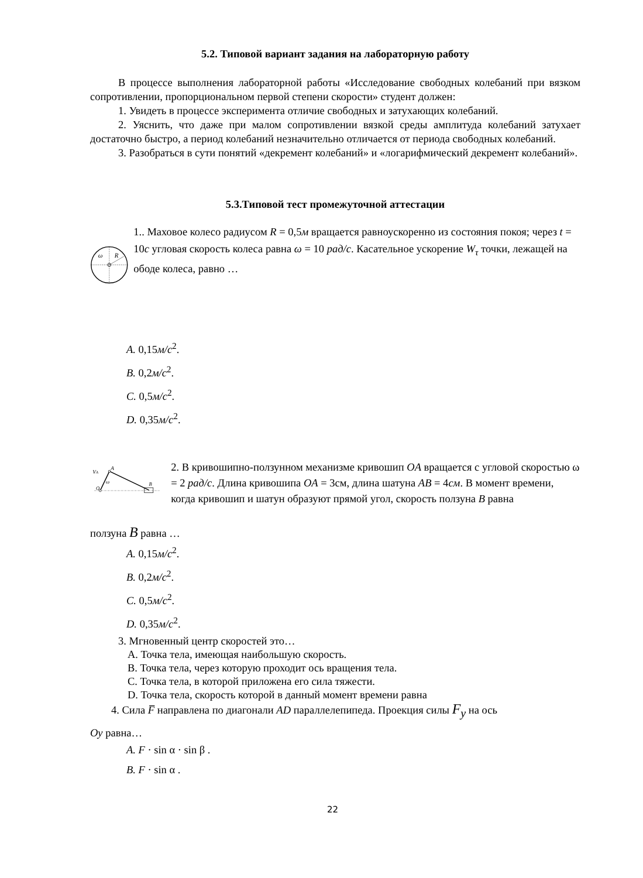5.2. Типовой вариант задания на лабораторную работу
В процессе выполнения лабораторной работы «Исследование свободных колебаний при вязком сопротивлении, пропорциональном первой степени скорости» студент должен:
1. Увидеть в процессе эксперимента отличие свободных и затухающих колебаний.
2. Уяснить, что даже при малом сопротивлении вязкой среды амплитуда колебаний затухает достаточно быстро, а период колебаний незначительно отличается от периода свободных колебаний.
3. Разобраться в сути понятий «декремент колебаний» и «логарифмический декремент колебаний».
5.3.Типовой тест промежуточной аттестации
ω
R
1.. Маховое колесо радиусом R = 0,5м вращается равноускоренно из состояния покоя; через t = 10с угловая скорость колеса равна ω = 10 рад/с. Касательное ускорение W<sub>τ</sub> точки, лежащей на ободе колеса, равно …
A. 0,15м/с<sup>2</sup>.
B. 0,2м/с<sup>2</sup>.
C. 0,5м/с<sup>2</sup>.
D. 0,35м/с<sup>2</sup>.
VA
A
ω
B
O
2. В кривошипно-ползунном механизме кривошип OA вращается с угловой скоростью ω = 2 рад/с. Длина кривошипа OA = 3см, длина шатуна AB = 4см. В момент времени, когда кривошип и шатун образуют прямой угол, скорость ползуна B равна
ползуна B равна …
A. 0,15м/с<sup>2</sup>.
B. 0,2м/с<sup>2</sup>.
C. 0,5м/с<sup>2</sup>.
D. 0,35м/с<sup>2</sup>.
3. Мгновенный центр скоростей это…
A. Точка тела, имеющая наибольшую скорость.
B. Точка тела, через которую проходит ось вращения тела.
C. Точка тела, в которой приложена его сила тяжести.
D. Точка тела, скорость которой в данный момент времени равна
4. Сила F̅ направлена по диагонали AD параллелепипеда. Проекция силы F<sub>y</sub> на ось
Oy равна…
A. F · sin α · sin β .
B. F · sin α .
22